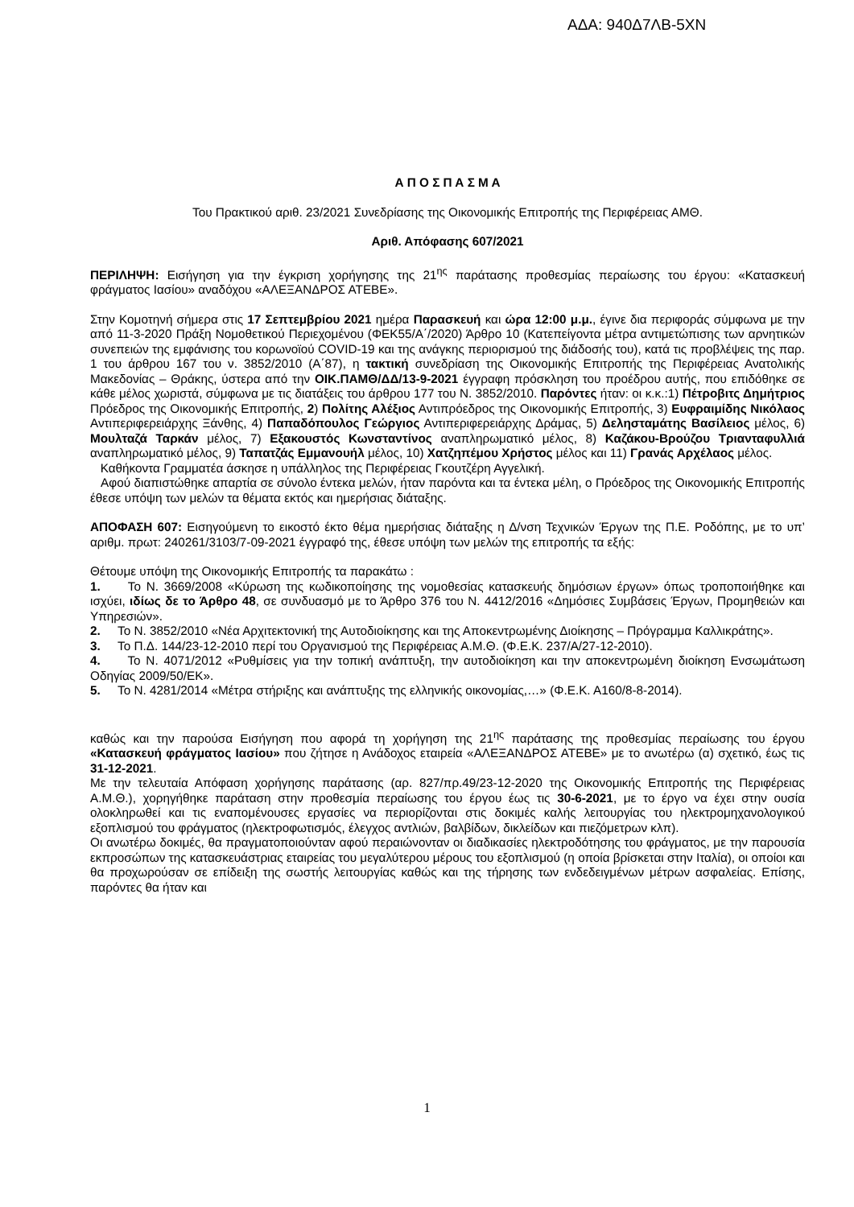ΑΔΑ: 940Δ7ΛΒ-5ΧΝ
Α Π Ο Σ Π Α Σ Μ Α
Του Πρακτικού αριθ. 23/2021 Συνεδρίασης της Οικονομικής Επιτροπής της Περιφέρειας ΑΜΘ.
Αριθ. Απόφασης 607/2021
ΠΕΡΙΛΗΨΗ: Εισήγηση για την έγκριση χορήγησης της 21<sup>ης</sup> παράτασης προθεσμίας περαίωσης του έργου: «Κατασκευή φράγματος Ιασίου» αναδόχου «ΑΛΕΞΑΝΔΡΟΣ ΑΤΕΒΕ».
Στην Κομοτηνή σήμερα στις 17 Σεπτεμβρίου 2021 ημέρα Παρασκευή και ώρα 12:00 μ.μ., έγινε δια περιφοράς σύμφωνα με την από 11-3-2020 Πράξη Νομοθετικού Περιεχομένου (ΦΕΚ55/Α΄/2020) Άρθρο 10 (Κατεπείγοντα μέτρα αντιμετώπισης των αρνητικών συνεπειών της εμφάνισης του κορωνοϊού COVID-19 και της ανάγκης περιορισμού της διάδοσής του), κατά τις προβλέψεις της παρ. 1 του άρθρου 167 του ν. 3852/2010 (Α΄87), η τακτική συνεδρίαση της Οικονομικής Επιτροπής της Περιφέρειας Ανατολικής Μακεδονίας – Θράκης, ύστερα από την ΟΙΚ.ΠΑΜΘ/ΔΔ/13-9-2021 έγγραφη πρόσκληση του προέδρου αυτής, που επιδόθηκε σε κάθε μέλος χωριστά, σύμφωνα με τις διατάξεις του άρθρου 177 του Ν. 3852/2010. Παρόντες ήταν: οι κ.κ.:1) Πέτροβιτς Δημήτριος Πρόεδρος της Οικονομικής Επιτροπής, 2) Πολίτης Αλέξιος Αντιπρόεδρος της Οικονομικής Επιτροπής, 3) Ευφραιμίδης Νικόλαος Αντιπεριφερειάρχης Ξάνθης, 4) Παπαδόπουλος Γεώργιος Αντιπεριφερειάρχης Δράμας, 5) Δελησταμάτης Βασίλειος μέλος, 6) Μουλταζά Ταρκάν μέλος, 7) Εξακουστός Κωνσταντίνος αναπληρωματικό μέλος, 8) Καζάκου-Βρούζου Τριανταφυλλιά αναπληρωματικό μέλος, 9) Ταπατζάς Εμμανουήλ μέλος, 10) Χατζηπέμου Χρήστος μέλος και 11) Γρανάς Αρχέλαος μέλος.
Καθήκοντα Γραμματέα άσκησε η υπάλληλος της Περιφέρειας Γκουτζέρη Αγγελική.
Αφού διαπιστώθηκε απαρτία σε σύνολο έντεκα μελών, ήταν παρόντα και τα έντεκα μέλη, ο Πρόεδρος της Οικονομικής Επιτροπής έθεσε υπόψη των μελών τα θέματα εκτός και ημερήσιας διάταξης.
ΑΠΟΦΑΣΗ 607: Εισηγούμενη το εικοστό έκτο θέμα ημερήσιας διάταξης η Δ/νση Τεχνικών Έργων της Π.Ε. Ροδόπης, με το υπ’ αριθμ. πρωτ: 240261/3103/7-09-2021 έγγραφό της, έθεσε υπόψη των μελών της επιτροπής τα εξής:
Θέτουμε υπόψη της Οικονομικής Επιτροπής τα παρακάτω :
1. Το Ν. 3669/2008 «Κύρωση της κωδικοποίησης της νομοθεσίας κατασκευής δημόσιων έργων» όπως τροποποιήθηκε και ισχύει, ιδίως δε το Άρθρο 48, σε συνδυασμό με το Άρθρο 376 του Ν. 4412/2016 «Δημόσιες Συμβάσεις Έργων, Προμηθειών και Υπηρεσιών».
2. Το Ν. 3852/2010 «Νέα Αρχιτεκτονική της Αυτοδιοίκησης και της Αποκεντρωμένης Διοίκησης – Πρόγραμμα Καλλικράτης».
3. Το Π.Δ. 144/23-12-2010 περί του Οργανισμού της Περιφέρειας Α.Μ.Θ. (Φ.Ε.Κ. 237/Α/27-12-2010).
4. Το Ν. 4071/2012 «Ρυθμίσεις για την τοπική ανάπτυξη, την αυτοδιοίκηση και την αποκεντρωμένη διοίκηση Ενσωμάτωση Οδηγίας 2009/50/ΕΚ».
5. Το Ν. 4281/2014 «Μέτρα στήριξης και ανάπτυξης της ελληνικής οικονομίας,…» (Φ.Ε.Κ. Α160/8-8-2014).
καθώς και την παρούσα Εισήγηση που αφορά τη χορήγηση της 21<sup>ης</sup> παράτασης της προθεσμίας περαίωσης του έργου «Κατασκευή φράγματος Ιασίου» που ζήτησε η Ανάδοχος εταιρεία «ΑΛΕΞΑΝΔΡΟΣ ΑΤΕΒΕ» με το ανωτέρω (α) σχετικό, έως τις 31-12-2021.
Με την τελευταία Απόφαση χορήγησης παράτασης (αρ. 827/πρ.49/23-12-2020 της Οικονομικής Επιτροπής της Περιφέρειας Α.Μ.Θ.), χορηγήθηκε παράταση στην προθεσμία περαίωσης του έργου έως τις 30-6-2021, με το έργο να έχει στην ουσία ολοκληρωθεί και τις εναπομένουσες εργασίες να περιορίζονται στις δοκιμές καλής λειτουργίας του ηλεκτρομηχανολογικού εξοπλισμού του φράγματος (ηλεκτροφωτισμός, έλεγχος αντλιών, βαλβίδων, δικλείδων και πιεζόμετρων κλπ).
Οι ανωτέρω δοκιμές, θα πραγματοποιούνταν αφού περαιώνονταν οι διαδικασίες ηλεκτροδότησης του φράγματος, με την παρουσία εκπροσώπων της κατασκευάστριας εταιρείας του μεγαλύτερου μέρους του εξοπλισμού (η οποία βρίσκεται στην Ιταλία), οι οποίοι και θα προχωρούσαν σε επίδειξη της σωστής λειτουργίας καθώς και της τήρησης των ενδεδειγμένων μέτρων ασφαλείας. Επίσης, παρόντες θα ήταν και
1